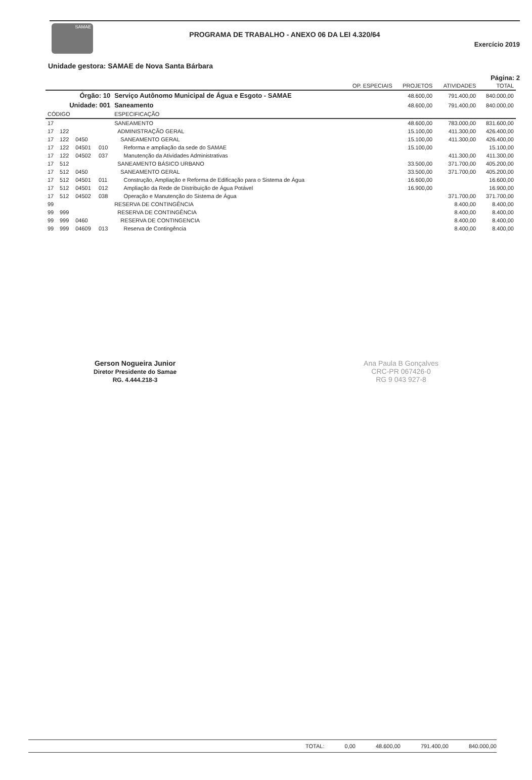SAMAE
PROGRAMA DE TRABALHO - ANEXO 06 DA LEI 4.320/64
Exercício 2019
Unidade gestora: SAMAE de Nova Santa Bárbara
Página: 2
| | | | | | OP. ESPECIAIS | PROJETOS | ATIVIDADES | TOTAL |
| --- | --- | --- | --- | --- | --- | --- | --- | --- |
| Órgão: 10 | | | | Serviço Autônomo Municipal de Água e Esgoto - SAMAE | | 48.600,00 | 791.400,00 | 840.000,00 |
| Unidade: 001 | | | | Saneamento | | 48.600,00 | 791.400,00 | 840.000,00 |
| CÓDIGO | | | | ESPECIFICAÇÃO | | | | |
| 17 | | | | SANEAMENTO | | 48.600,00 | 783.000,00 | 831.600,00 |
| 17 | 122 | | | ADMINISTRAÇÃO GERAL | | 15.100,00 | 411.300,00 | 426.400,00 |
| 17 | 122 | 0450 | | SANEAMENTO GERAL | | 15.100,00 | 411.300,00 | 426.400,00 |
| 17 | 122 | 04501 | 010 | Reforma e ampliação da sede do SAMAE | | 15.100,00 | | 15.100,00 |
| 17 | 122 | 04502 | 037 | Manutenção da Atividades Administrativas | | | 411.300,00 | 411.300,00 |
| 17 | 512 | | | SANEAMENTO BÁSICO URBANO | | 33.500,00 | 371.700,00 | 405.200,00 |
| 17 | 512 | 0450 | | SANEAMENTO GERAL | | 33.500,00 | 371.700,00 | 405.200,00 |
| 17 | 512 | 04501 | 011 | Construção, Ampliação e Reforma de Edificação para o Sistema de Água | | 16.600,00 | | 16.600,00 |
| 17 | 512 | 04501 | 012 | Ampliação da Rede de Distribuição de Água Potável | | 16.900,00 | | 16.900,00 |
| 17 | 512 | 04502 | 038 | Operação e Manutenção do Sistema de Água | | | 371.700,00 | 371.700,00 |
| 99 | | | | RESERVA DE CONTINGÊNCIA | | | 8.400,00 | 8.400,00 |
| 99 | 999 | | | RESERVA DE CONTINGÊNCIA | | | 8.400,00 | 8.400,00 |
| 99 | 999 | 0460 | | RESERVA DE CONTINGENCIA | | | 8.400,00 | 8.400,00 |
| 99 | 999 | 04609 | 013 | Reserva de Contingência | | | 8.400,00 | 8.400,00 |
Gerson Nogueira Junior
Diretor Presidente do Samae
RG. 4.444.218-3
Ana Paula B Gonçalves
CRC-PR 067426-0
RG 9 043 927-8
TOTAL: 0,00 48.600,00 791.400,00 840.000,00